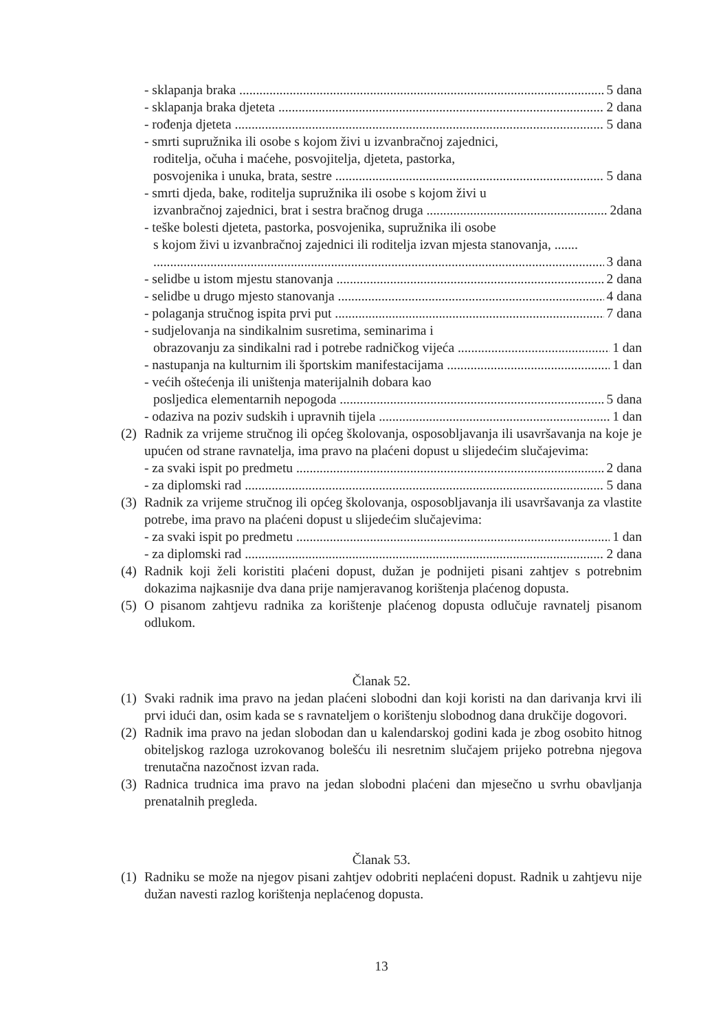- sklapanja braka 5 dana
- sklapanja braka djeteta 2 dana
- rođenja djeteta 5 dana
- smrti supružnika ili osobe s kojom živi u izvanbračnoj zajednici,
roditelja, očuha i maćehe, posvojitelja, djeteta, pastorka,
posvojenika i unuka, brata, sestre 5 dana
- smrti djeda, bake, roditelja supružnika ili osobe s kojom živi u
izvanbračnoj zajednici, brat i sestra bračnog druga 2dana
- teške bolesti djeteta, pastorka, posvojenika, supružnika ili osobe
s kojom živi u izvanbračnoj zajednici ili roditelja izvan mjesta stanovanja, .......
3 dana
- selidbe u istom mjestu stanovanja 2 dana
- selidbe u drugo mjesto stanovanja 4 dana
- polaganja stručnog ispita prvi put 7 dana
- sudjelovanja na sindikalnim susretima, seminarima i
obrazovanju za sindikalni rad i potrebe radničkog vijeća 1 dan
- nastupanja na kulturnim ili športskim manifestacijama 1 dan
- većih oštećenja ili uništenja materijalnih dobara kao
posljedica elementarnih nepogoda 5 dana
- odaziva na poziv sudskih i upravnih tijela 1 dan
(2) Radnik za vrijeme stručnog ili općeg školovanja, osposobljavanja ili usavršavanja na koje je upućen od strane ravnatelja, ima pravo na plaćeni dopust u slijedećim slučajevima:
- za svaki ispit po predmetu 2 dana
- za diplomski rad 5 dana
(3) Radnik za vrijeme stručnog ili općeg školovanja, osposobljavanja ili usavršavanja za vlastite potrebe, ima pravo na plaćeni dopust u slijedećim slučajevima:
- za svaki ispit po predmetu 1 dan
- za diplomski rad 2 dana
(4) Radnik koji želi koristiti plaćeni dopust, dužan je podnijeti pisani zahtjev s potrebnim dokazima najkasnije dva dana prije namjeravanog korištenja plaćenog dopusta.
(5) O pisanom zahtjevu radnika za korištenje plaćenog dopusta odlučuje ravnatelj pisanom odlukom.
Članak 52.
(1) Svaki radnik ima pravo na jedan plaćeni slobodni dan koji koristi na dan darivanja krvi ili prvi idući dan, osim kada se s ravnateljem o korištenju slobodnog dana drukčije dogovori.
(2) Radnik ima pravo na jedan slobodan dan u kalendarskoj godini kada je zbog osobito hitnog obiteljskog razloga uzrokovanog bolešću ili nesretnim slučajem prijeko potrebna njegova trenutačna nazočnost izvan rada.
(3) Radnica trudnica ima pravo na jedan slobodni plaćeni dan mjesečno u svrhu obavljanja prenatalnih pregleda.
Članak 53.
(1) Radniku se može na njegov pisani zahtjev odobriti neplaćeni dopust. Radnik u zahtjevu nije dužan navesti razlog korištenja neplaćenog dopusta.
13